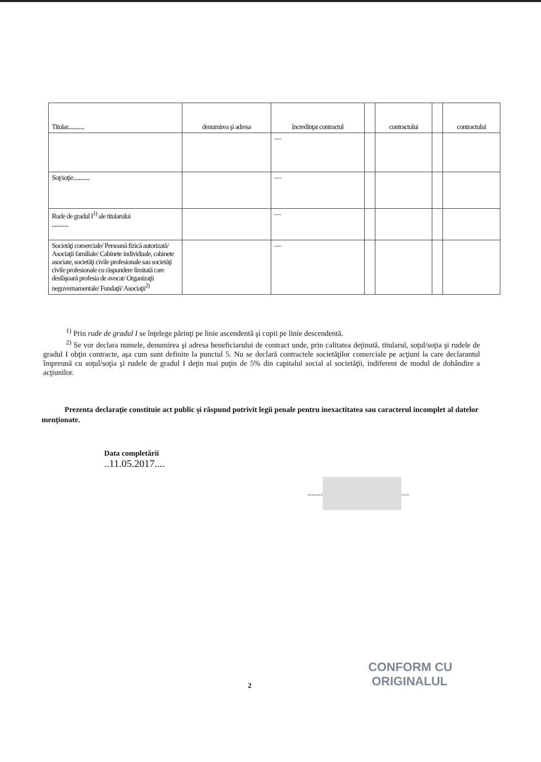| Titular............ | denumirea şi adresa | încredinţat contractul | | contractului | | contractului |
| | | — | | | | |
| Soţ/soţie............ | | — | | | | |
| Rude de gradul I<sup>1)</sup> ale titularului ............ | | — | | | | |
| Societăţi comerciale/ Persoană fizică autorizată/ Asociaţii familiale/ Cabinete individuale, cabinete asociate, societăţi civile profesionale sau societăţi civile profesionale cu răspundere limitată care desfăşoară profesia de avocat/ Organizaţii neguvernamentale/ Fundaţii/ Asociaţii<sup>2)</sup> | | — | | | | |
<sup>1)</sup> Prin rude de gradul I se înţelege părinţi pe linie ascendentă şi copii pe linie descendentă.
<sup>2)</sup> Se vor declara numele, denumirea şi adresa beneficiarului de contract unde, prin calitatea deţinută, titularul, soţul/soţia şi rudele de gradul I obţin contracte, aşa cum sunt definite la punctul 5. Nu se declară contractele societăţilor comerciale pe acţiuni la care declarantul împreună cu soţul/soţia şi rudele de gradul I deţin mai puţin de 5% din capitalul social al societăţii, indiferent de modul de dobândire a acţiunilor.
Prezenta declaraţie constituie act public şi răspund potrivit legii penale pentru inexactitatea sau caracterul incomplet al datelor menţionate.
Data completării
..11.05.2017....
........ ....
2
CONFORM CU
ORIGINALUL